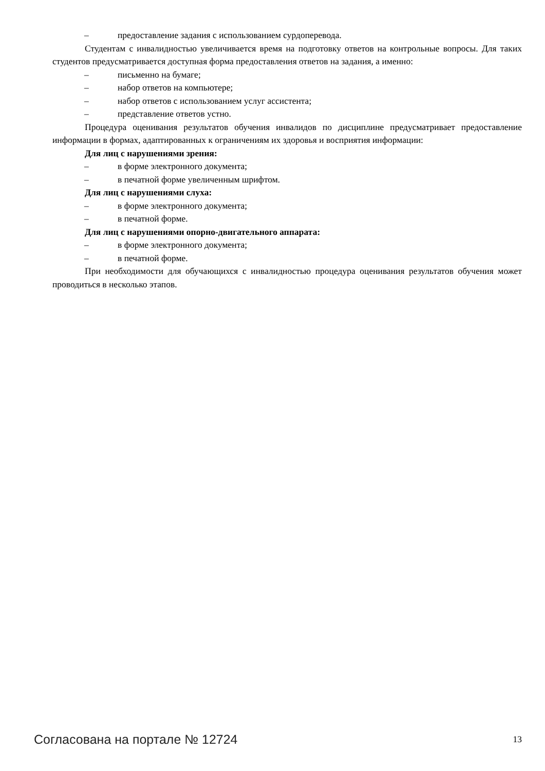– предоставление задания с использованием сурдоперевода.
Студентам с инвалидностью увеличивается время на подготовку ответов на контрольные вопросы. Для таких студентов предусматривается доступная форма предоставления ответов на задания, а именно:
– письменно на бумаге;
– набор ответов на компьютере;
– набор ответов с использованием услуг ассистента;
– представление ответов устно.
Процедура оценивания результатов обучения инвалидов по дисциплине предусматривает предоставление информации в формах, адаптированных к ограничениям их здоровья и восприятия информации:
Для лиц с нарушениями зрения:
– в форме электронного документа;
– в печатной форме увеличенным шрифтом.
Для лиц с нарушениями слуха:
– в форме электронного документа;
– в печатной форме.
Для лиц с нарушениями опорно-двигательного аппарата:
– в форме электронного документа;
– в печатной форме.
При необходимости для обучающихся с инвалидностью процедура оценивания результатов обучения может проводиться в несколько этапов.
Согласована на портале № 12724 13